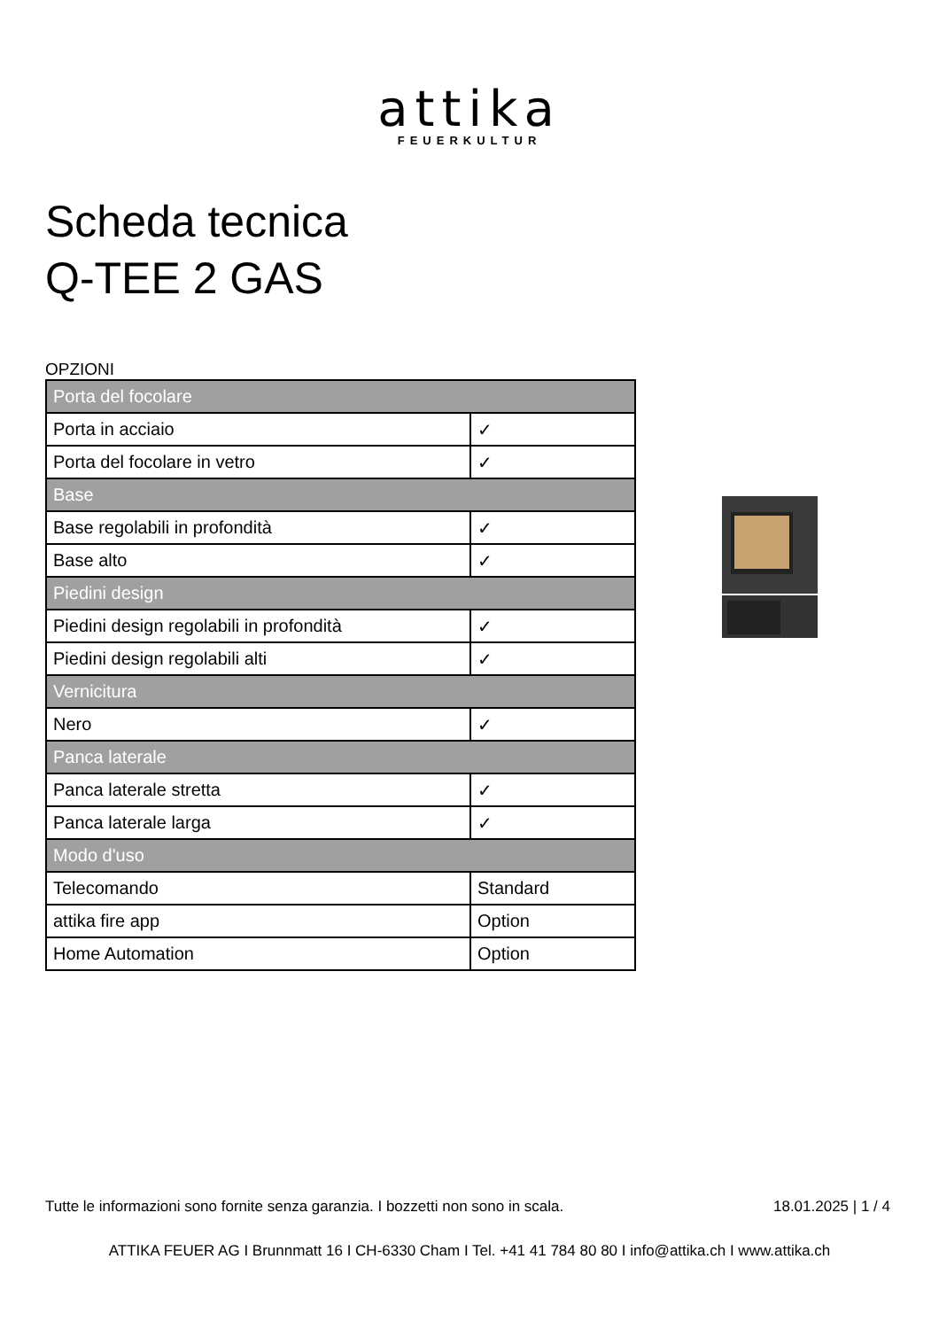attika
FEUERKULTUR
Scheda tecnica
Q-TEE 2 GAS
OPZIONI
| Porta del focolare | |
| Porta in acciaio | ✓ |
| Porta del focolare in vetro | ✓ |
| Base | |
| Base regolabili in profondità | ✓ |
| Base alto | ✓ |
| Piedini design | |
| Piedini design regolabili in profondità | ✓ |
| Piedini design regolabili alti | ✓ |
| Vernicitura | |
| Nero | ✓ |
| Panca laterale | |
| Panca laterale stretta | ✓ |
| Panca laterale larga | ✓ |
| Modo d'uso | |
| Telecomando | Standard |
| attika fire app | Option |
| Home Automation | Option |
Tutte le informazioni sono fornite senza garanzia. I bozzetti non sono in scala. 18.01.2025 | 1 / 4
ATTIKA FEUER AG I Brunnmatt 16 I CH-6330 Cham I Tel. +41 41 784 80 80 I info@attika.ch I www.attika.ch